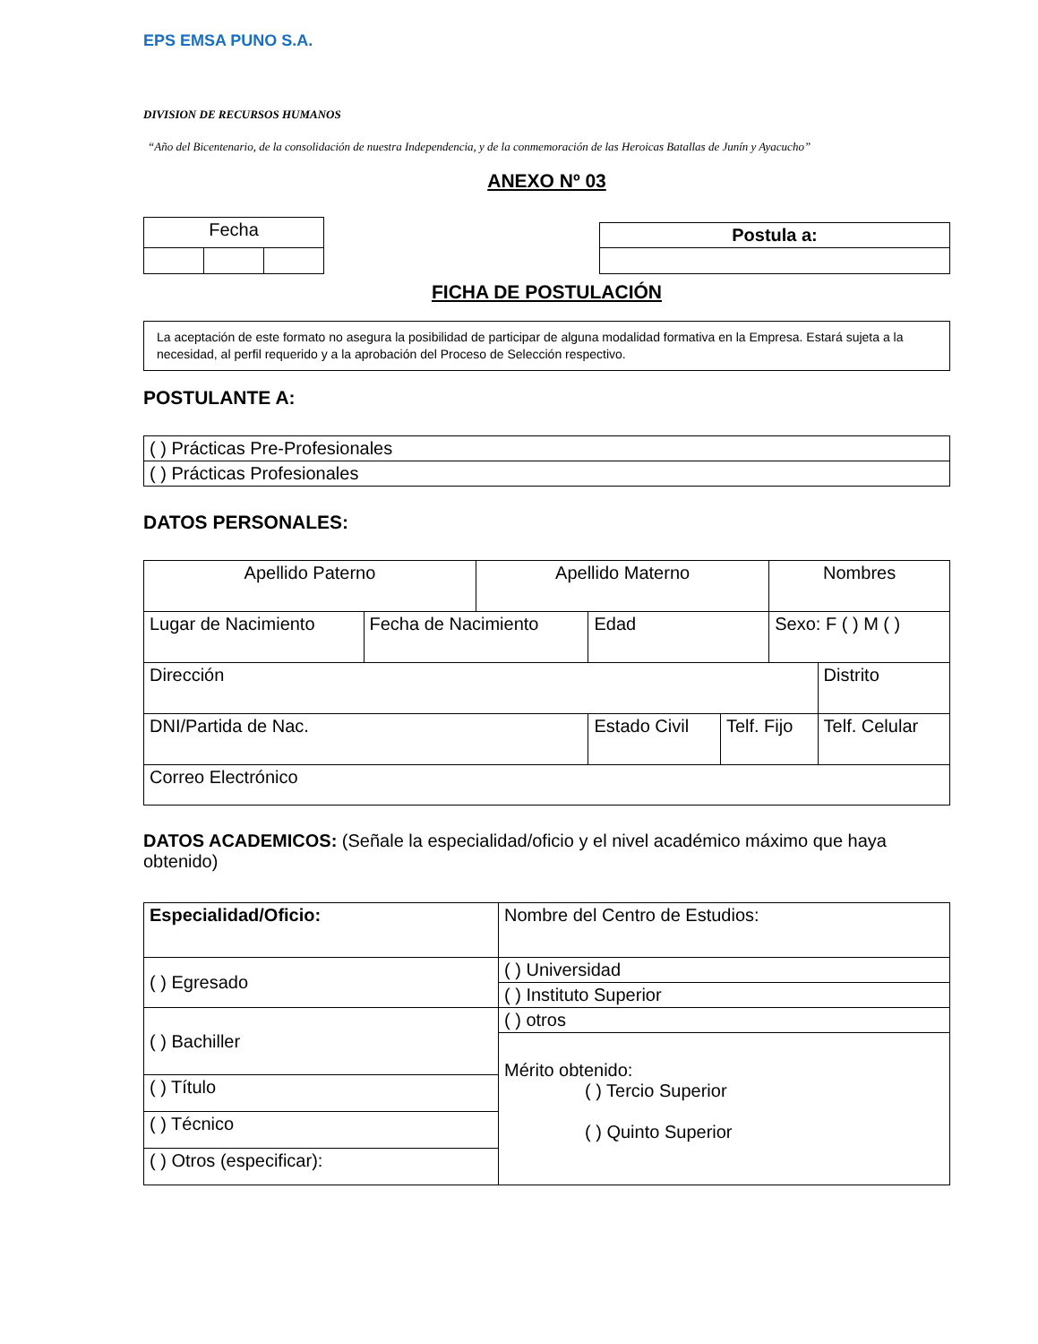EPS EMSA PUNO S.A.
DIVISION DE RECURSOS HUMANOS
“Año del Bicentenario, de la consolidación de nuestra Independencia, y de la conmemoración de las Heroicas Batallas de Junín y Ayacucho”
ANEXO Nº 03
| Fecha | | |
| Postula a: |
FICHA DE POSTULACIÓN
La aceptación de este formato no asegura la posibilidad de participar de alguna modalidad formativa en la Empresa. Estará sujeta a la necesidad, al perfil requerido y a la aprobación del Proceso de Selección respectivo.
POSTULANTE A:
| ( ) Prácticas Pre-Profesionales |
| ( ) Prácticas Profesionales |
DATOS PERSONALES:
| Apellido Paterno | | Apellido Materno | | | Nombres | |
| Lugar de Nacimiento | Fecha de Nacimiento | | Edad | | Sexo: F ( ) M ( ) | |
| Dirección | | | | | | Distrito |
| DNI/Partida de Nac. | | | Estado Civil | Telf. Fijo | | Telf. Celular |
| Correo Electrónico | | | | | | |
DATOS ACADEMICOS: (Señale la especialidad/oficio y el nivel académico máximo que haya obtenido)
| Especialidad/Oficio: | Nombre del Centro de Estudios: |
| ( ) Egresado | ( ) Universidad |
| | ( ) Instituto Superior |
| ( ) Bachiller | ( ) otros |
| | Mérito obtenido: ( ) Tercio Superior ( ) Quinto Superior |
| ( ) Título | |
| ( ) Técnico | |
| ( ) Otros (especificar): | |